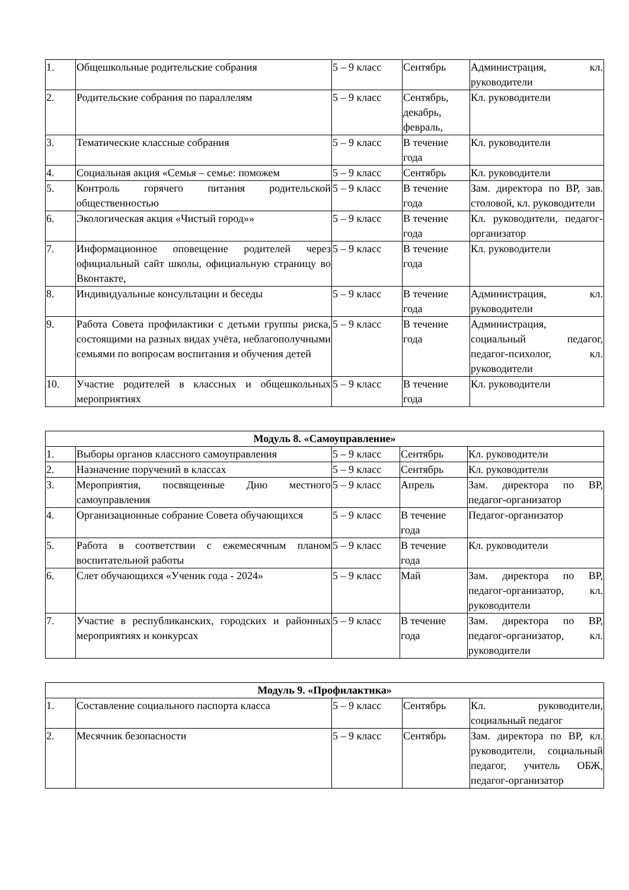| 1. | Общешкольные родительские собрания | 5 – 9 класс | Сентябрь | Администрация, кл. руководители |
| 2. | Родительские собрания по параллелям | 5 – 9 класс | Сентябрь, декабрь, февраль, | Кл. руководители |
| 3. | Тематические классные собрания | 5 – 9 класс | В течение года | Кл. руководители |
| 4. | Социальная акция «Семья – семье: поможем | 5 – 9 класс | Сентябрь | Кл. руководители |
| 5. | Контроль горячего питания родительской общественностью | 5 – 9 класс | В течение года | Зам. директора по ВР, зав. столовой, кл. руководители |
| 6. | Экологическая акция «Чистый город»» | 5 – 9 класс | В течение года | Кл. руководители, педагог-организатор |
| 7. | Информационное оповещение родителей через официальный сайт школы, официальную страницу во Вконтакте, | 5 – 9 класс | В течение года | Кл. руководители |
| 8. | Индивидуальные консультации и беседы | 5 – 9 класс | В течение года | Администрация, кл. руководители |
| 9. | Работа Совета профилактики с детьми группы риска, состоящими на разных видах учёта, неблагополучными семьями по вопросам воспитания и обучения детей | 5 – 9 класс | В течение года | Администрация, социальный педагог, педагог-психолог, кл. руководители |
| 10. | Участие родителей в классных и общешкольных мероприятиях | 5 – 9 класс | В течение года | Кл. руководители |
| Модуль 8. «Самоуправление» | | | | |
| --- | --- | --- | --- | --- |
| 1. | Выборы органов классного самоуправления | 5 – 9 класс | Сентябрь | Кл. руководители |
| 2. | Назначение поручений в классах | 5 – 9 класс | Сентябрь | Кл. руководители |
| 3. | Мероприятия, посвященные Дню местного самоуправления | 5 – 9 класс | Апрель | Зам. директора по ВР, педагог-организатор |
| 4. | Организационные собрание Совета обучающихся | 5 – 9 класс | В течение года | Педагог-организатор |
| 5. | Работа в соответствии с ежемесячным планом воспитательной работы | 5 – 9 класс | В течение года | Кл. руководители |
| 6. | Слет обучающихся «Ученик года - 2024» | 5 – 9 класс | Май | Зам. директора по ВР, педагог-организатор, кл. руководители |
| 7. | Участие в республиканских, городских и районных мероприятиях и конкурсах | 5 – 9 класс | В течение года | Зам. директора по ВР, педагог-организатор, кл. руководители |
| Модуль 9. «Профилактика» | | | | |
| --- | --- | --- | --- | --- |
| 1. | Составление социального паспорта класса | 5 – 9 класс | Сентябрь | Кл. руководители, социальный педагог |
| 2. | Месячник безопасности | 5 – 9 класс | Сентябрь | Зам. директора по ВР, кл. руководители, социальный педагог, учитель ОБЖ, педагог-организатор |